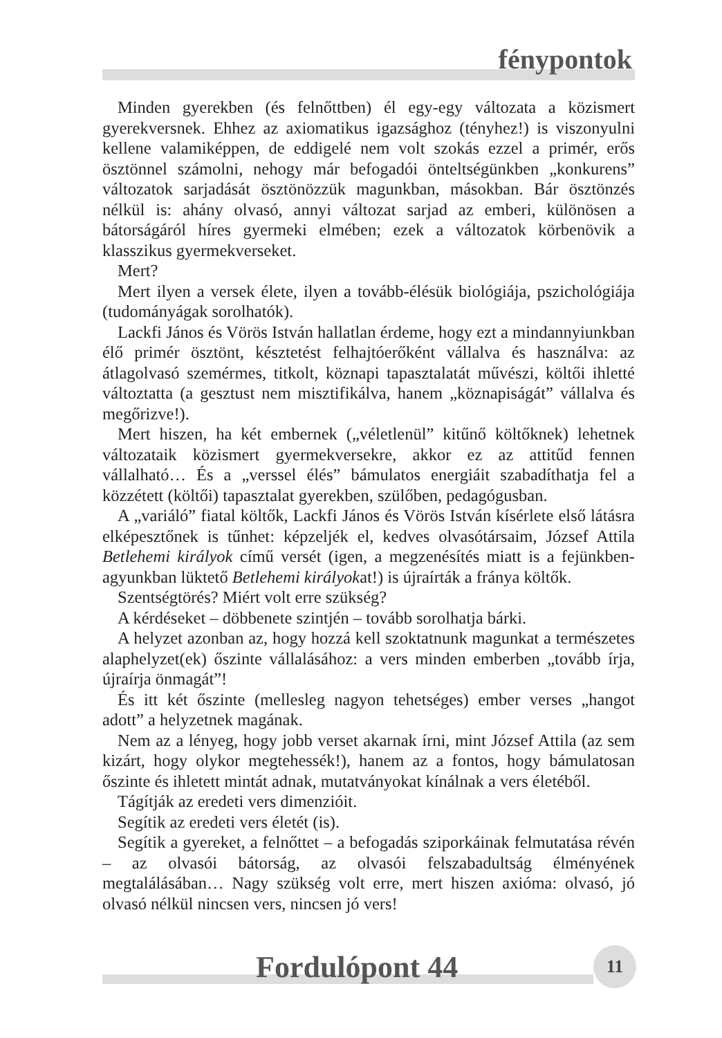fénypontok
Minden gyerekben (és felnőttben) él egy-egy változata a közismert gyerekversnek. Ehhez az axiomatikus igazsághoz (tényhez!) is viszonyulni kellene valamiképpen, de eddigelé nem volt szokás ezzel a primér, erős ösztönnel számolni, nehogy már befogadói önteltségünkben „konkurens” változatok sarjadását ösztönözzük magunkban, másokban. Bár ösztönzés nélkül is: ahány olvasó, annyi változat sarjad az emberi, különösen a bátorságáról híres gyermeki elmében; ezek a változatok körbenövik a klasszikus gyermekverseket.
Mert?
Mert ilyen a versek élete, ilyen a tovább-élésük biológiája, pszichológiája (tudományágak sorolhatók).
Lackfi János és Vörös István hallatlan érdeme, hogy ezt a mindannyiunkban élő primér ösztönt, késztetést felhajtóerőként vállalva és használva: az átlagolvasó szemérmes, titkolt, köznapi tapasztalatát művészi, költői ihletté változtatta (a gesztust nem misztifikálva, hanem „köznapiságát” vállalva és megőrizve!).
Mert hiszen, ha két embernek („véletlenül” kitűnő költőknek) lehetnek változataik közismert gyermekversekre, akkor ez az attitűd fennen vállalható… És a „verssel élés” bámulatos energiáit szabadíthatja fel a közzétett (költői) tapasztalat gyerekben, szülőben, pedagógusban.
A „variáló” fiatal költők, Lackfi János és Vörös István kísérlete első látásra elképesztőnek is tűnhet: képzeljék el, kedves olvasótársaim, József Attila Betlehemi királyok című versét (igen, a megzenésítés miatt is a fejünkben-agyunkban lüktető Betlehemi királyokat!) is újraírták a fránya költők.
Szentségtörés? Miért volt erre szükség?
A kérdéseket – döbbenete szintjén – tovább sorolhatja bárki.
A helyzet azonban az, hogy hozzá kell szoktatnunk magunkat a természetes alaphelyzet(ek) őszinte vállalásához: a vers minden emberben „tovább írja, újraírja önmagát”!
És itt két őszinte (mellesleg nagyon tehetséges) ember verses „hangot adott” a helyzetnek magának.
Nem az a lényeg, hogy jobb verset akarnak írni, mint József Attila (az sem kizárt, hogy olykor megtehessék!), hanem az a fontos, hogy bámulatosan őszinte és ihletett mintát adnak, mutatványokat kínálnak a vers életéből.
Tágítják az eredeti vers dimenzióit.
Segítik az eredeti vers életét (is).
Segítik a gyereket, a felnőttet – a befogadás sziporkáinak felmutatása révén – az olvasói bátorság, az olvasói felszabadultság élményének megtalálásában… Nagy szükség volt erre, mert hiszen axióma: olvasó, jó olvasó nélkül nincsen vers, nincsen jó vers!
Fordulópont 44 11